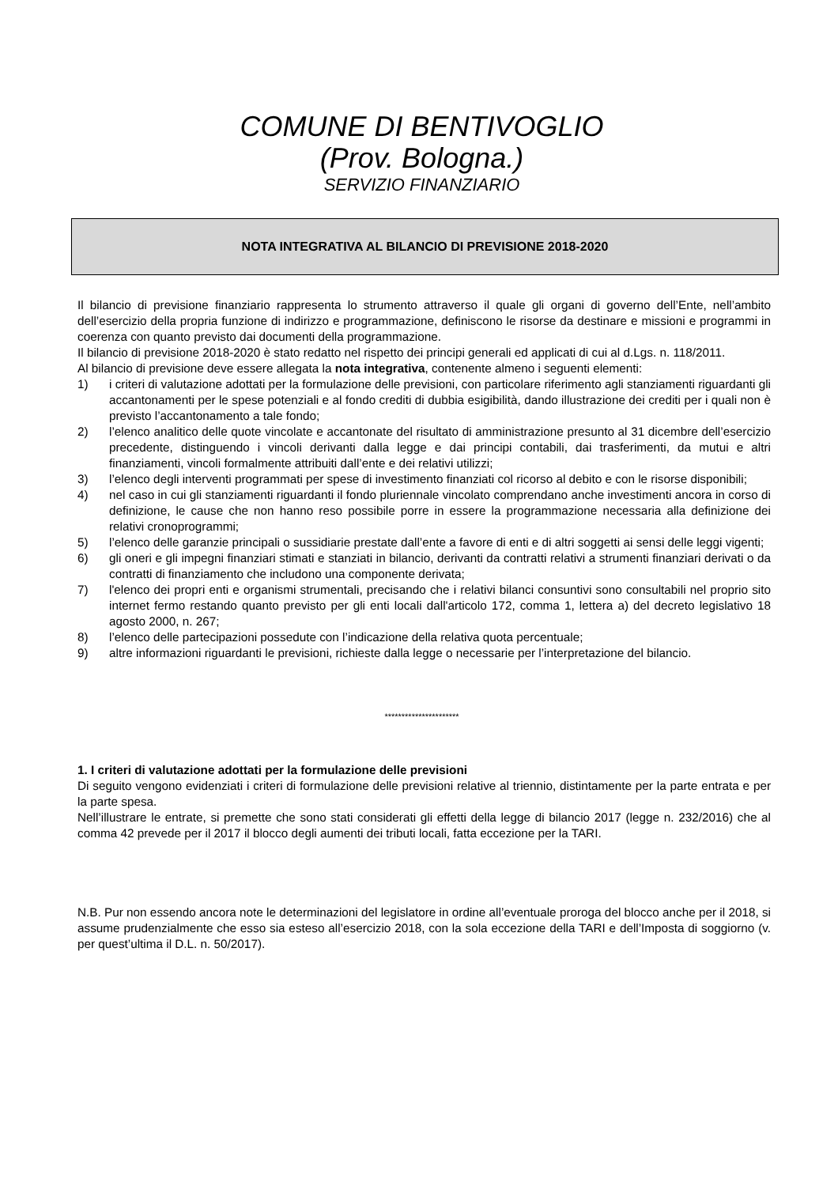COMUNE DI BENTIVOGLIO
(Prov. Bologna.)
SERVIZIO FINANZIARIO
NOTA INTEGRATIVA AL BILANCIO DI PREVISIONE 2018-2020
Il bilancio di previsione finanziario rappresenta lo strumento attraverso il quale gli organi di governo dell’Ente, nell’ambito dell’esercizio della propria funzione di indirizzo e programmazione, definiscono le risorse da destinare e missioni e programmi in coerenza con quanto previsto dai documenti della programmazione.
Il bilancio di previsione 2018-2020 è stato redatto nel rispetto dei principi generali ed applicati di cui al d.Lgs. n. 118/2011.
Al bilancio di previsione deve essere allegata la nota integrativa, contenente almeno i seguenti elementi:
1) i criteri di valutazione adottati per la formulazione delle previsioni, con particolare riferimento agli stanziamenti riguardanti gli accantonamenti per le spese potenziali e al fondo crediti di dubbia esigibilità, dando illustrazione dei crediti per i quali non è previsto l’accantonamento a tale fondo;
2) l’elenco analitico delle quote vincolate e accantonate del risultato di amministrazione presunto al 31 dicembre dell’esercizio precedente, distinguendo i vincoli derivanti dalla legge e dai principi contabili, dai trasferimenti, da mutui e altri finanziamenti, vincoli formalmente attribuiti dall’ente e dei relativi utilizzi;
3) l’elenco degli interventi programmati per spese di investimento finanziati col ricorso al debito e con le risorse disponibili;
4) nel caso in cui gli stanziamenti riguardanti il fondo pluriennale vincolato comprendano anche investimenti ancora in corso di definizione, le cause che non hanno reso possibile porre in essere la programmazione necessaria alla definizione dei relativi cronoprogrammi;
5) l’elenco delle garanzie principali o sussidiarie prestate dall’ente a favore di enti e di altri soggetti ai sensi delle leggi vigenti;
6) gli oneri e gli impegni finanziari stimati e stanziati in bilancio, derivanti da contratti relativi a strumenti finanziari derivati o da contratti di finanziamento che includono una componente derivata;
7) l'elenco dei propri enti e organismi strumentali, precisando che i relativi bilanci consuntivi sono consultabili nel proprio sito internet fermo restando quanto previsto per gli enti locali dall'articolo 172, comma 1, lettera a) del decreto legislativo 18 agosto 2000, n. 267;
8) l’elenco delle partecipazioni possedute con l’indicazione della relativa quota percentuale;
9) altre informazioni riguardanti le previsioni, richieste dalla legge o necessarie per l’interpretazione del bilancio.
**********************
1. I criteri di valutazione adottati per la formulazione delle previsioni
Di seguito vengono evidenziati i criteri di formulazione delle previsioni relative al triennio, distintamente per la parte entrata e per la parte spesa.
Nell’illustrare le entrate, si premette che sono stati considerati gli effetti della legge di bilancio 2017 (legge n. 232/2016) che al comma 42 prevede per il 2017 il blocco degli aumenti dei tributi locali, fatta eccezione per la TARI.
N.B. Pur non essendo ancora note le determinazioni del legislatore in ordine all’eventuale proroga del blocco anche per il 2018, si assume prudenzialmente che esso sia esteso all’esercizio 2018, con la sola eccezione della TARI e dell’Imposta di soggiorno (v. per quest’ultima il D.L. n. 50/2017).